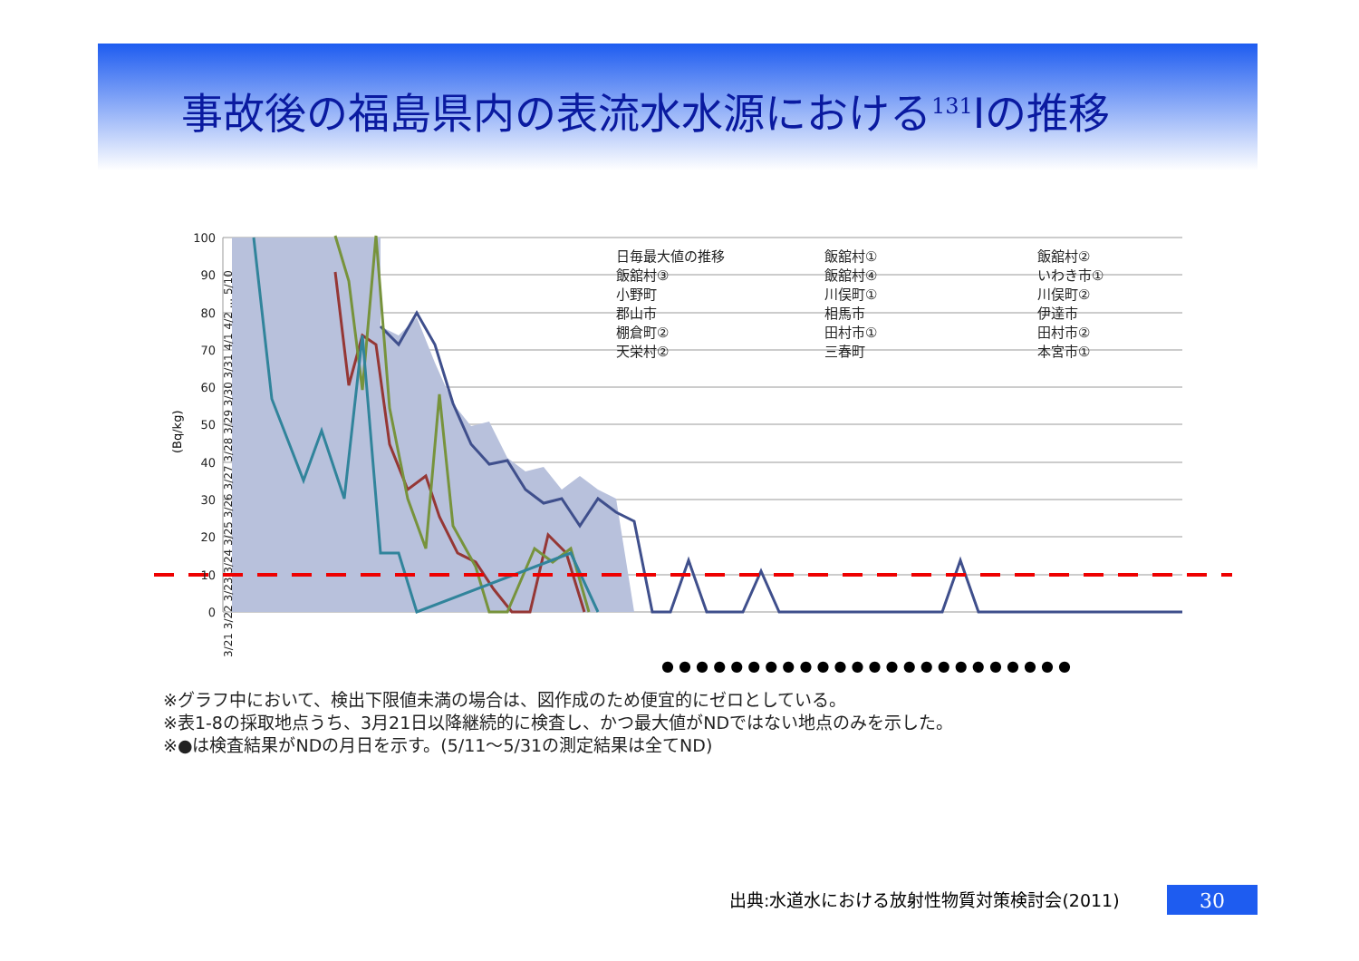事故後の福島県内の表流水水源における<sup>131</sup>Iの推移
100
90
80
70
60
50
40
30
20
10
0
(Bq/kg)
日毎最大値の推移
飯舘村①
飯舘村②
飯舘村③
飯舘村④
いわき市①
小野町
川俣町①
川俣町②
郡山市
相馬市
伊達市
棚倉町②
田村市①
田村市②
天栄村②
三春町
本宮市①
3/21 3/22 3/23 3/24 3/25 3/26 3/27 3/28 3/29 3/30 3/31 4/1 4/2 ... 5/10
● ● ● ● ● ● ● ● ● ● ● ● ● ● ● ● ● ● ● ● ● ● ● ●
※グラフ中において、検出下限値未満の場合は、図作成のため便宜的にゼロとしている。
※表1-8の採取地点うち、3月21日以降継続的に検査し、かつ最大値がNDではない地点のみを示した。
※●は検査結果がNDの月日を示す。(5/11～5/31の測定結果は全てND)
出典:水道水における放射性物質対策検討会(2011)
30